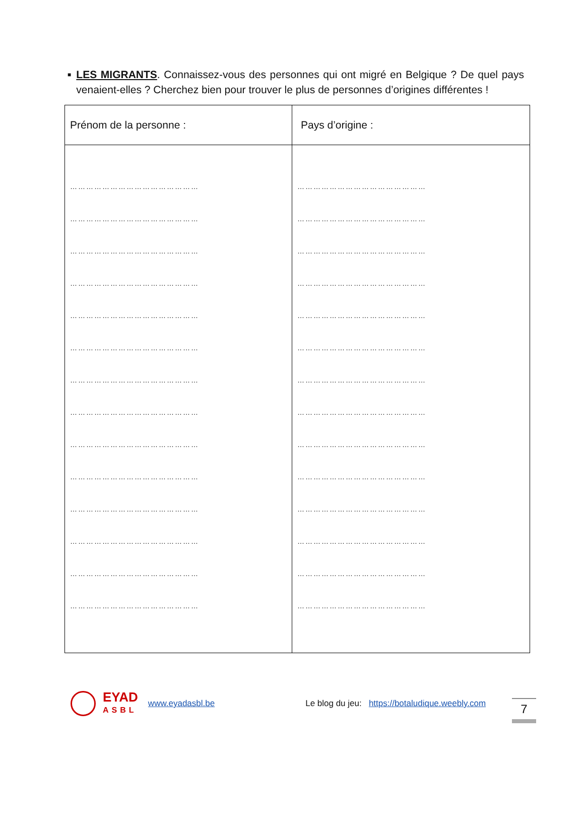■
LES MIGRANTS. Connaissez-vous des personnes qui ont migré en Belgique ? De quel pays venaient-elles ? Cherchez bien pour trouver le plus de personnes d’origines différentes !
| Prénom de la personne : | Pays d’origine : |
| --- | --- |
| ………………………………………… | ………………………………………… |
| ………………………………………… | ………………………………………… |
| ………………………………………… | ………………………………………… |
| ………………………………………… | ………………………………………… |
| ………………………………………… | ………………………………………… |
| ………………………………………… | ………………………………………… |
| ………………………………………… | ………………………………………… |
| ………………………………………… | ………………………………………… |
| ………………………………………… | ………………………………………… |
| ………………………………………… | ………………………………………… |
| ………………………………………… | ………………………………………… |
| ………………………………………… | ………………………………………… |
| ………………………………………… | ………………………………………… |
| ………………………………………… | ………………………………………… |
EYAD
ASBL
www.eyadasbl.be Le blog du jeu: https://botaludique.weebly.com
7